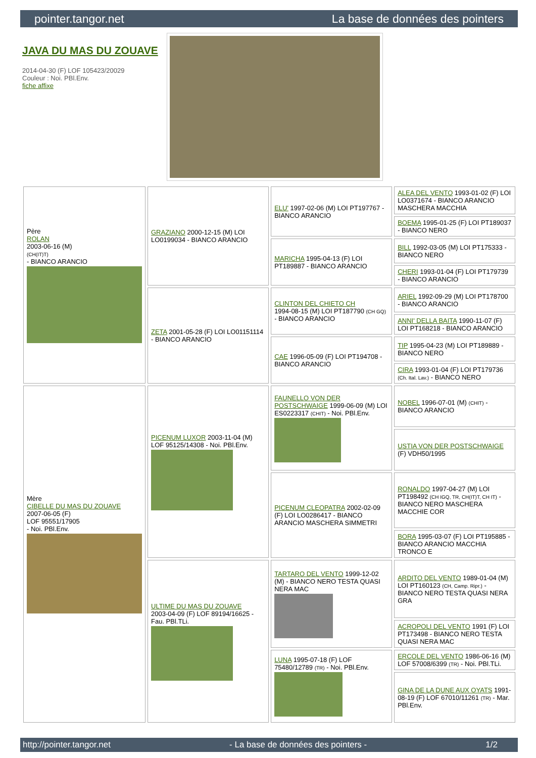pointer.tangor.net La base de données des pointers
JAVA DU MAS DU ZOUAVE
2014-04-30 (F) LOF 105423/20029
Couleur : Noi. PBl.Env.
fiche affixe
| Père ROLAN 2003-06-16 (M) (CH(IT)T) - BIANCO ARANCIO | GRAZIANO 2000-12-15 (M) LOI LO0199034 - BIANCO ARANCIO | ELU' 1997-02-06 (M) LOI PT197767 - BIANCO ARANCIO | ALEA DEL VENTO 1993-01-02 (F) LOI LO0371674 - BIANCO ARANCIO MASCHERA MACCHIA |
| | | | BOEMA 1995-01-25 (F) LOI PT189037 - BIANCO NERO |
| | | MARICHA 1995-04-13 (F) LOI PT189887 - BIANCO ARANCIO | BILL 1992-03-05 (M) LOI PT175333 - BIANCO NERO |
| | | | CHERI 1993-01-04 (F) LOI PT179739 - BIANCO ARANCIO |
| | ZETA 2001-05-28 (F) LOI LO01151114 - BIANCO ARANCIO | CLINTON DEL CHIETO CH 1994-08-15 (M) LOI PT187790 (CH GQ) - BIANCO ARANCIO | ARIEL 1992-09-29 (M) LOI PT178700 - BIANCO ARANCIO |
| | | | ANNI' DELLA BAITA 1990-11-07 (F) LOI PT168218 - BIANCO ARANCIO |
| | | CAE 1996-05-09 (F) LOI PT194708 - BIANCO ARANCIO | TIP 1995-04-23 (M) LOI PT189889 - BIANCO NERO |
| | | | CIRA 1993-01-04 (F) LOI PT179736 (Ch. Ital. Lav.) - BIANCO NERO |
| Mère CIBELLE DU MAS DU ZOUAVE 2007-06-05 (F) LOF 95551/17905 - Noi. PBl.Env. | PICENUM LUXOR 2003-11-04 (M) LOF 95125/14308 - Noi. PBl.Env. | FAUNELLO VON DER POSTSCHWAIGE 1999-06-09 (M) LOI ES0223317 (CHIT) - Noi. PBl.Env. | NOBEL 1996-07-01 (M) (CHIT) - BIANCO ARANCIO |
| | | | USTIA VON DER POSTSCHWAIGE (F) VDH50/1995 |
| | | PICENUM CLEOPATRA 2002-02-09 (F) LOI LO0286417 - BIANCO ARANCIO MASCHERA SIMMETRI | RONALDO 1997-04-27 (M) LOI PT198492 (CH IGQ, TR, CH(IT)T, CH IT) - BIANCO NERO MASCHERA MACCHIE COR |
| | | | BORA 1995-03-07 (F) LOI PT195885 - BIANCO ARANCIO MACCHIA TRONCO E |
| | ULTIME DU MAS DU ZOUAVE 2003-04-09 (F) LOF 89194/16625 - Fau. PBl.TLi. | TARTARO DEL VENTO 1999-12-02 (M) - BIANCO NERO TESTA QUASI NERA MAC | ARDITO DEL VENTO 1989-01-04 (M) LOI PT160123 (CH, Camp. Ripr.) - BIANCO NERO TESTA QUASI NERA GRA |
| | | | ACROPOLI DEL VENTO 1991 (F) LOI PT173498 - BIANCO NERO TESTA QUASI NERA MAC |
| | | LUNA 1995-07-18 (F) LOF 75480/12789 (TR) - Noi. PBl.Env. | ERCOLE DEL VENTO 1986-06-16 (M) LOF 57008/6399 (TR) - Noi. PBl.TLi. |
| | | | GINA DE LA DUNE AUX OYATS 1991-08-19 (F) LOF 67010/11261 (TR) - Mar. PBl.Env. |
http://pointer.tangor.net - La base de données des pointers - 1/2